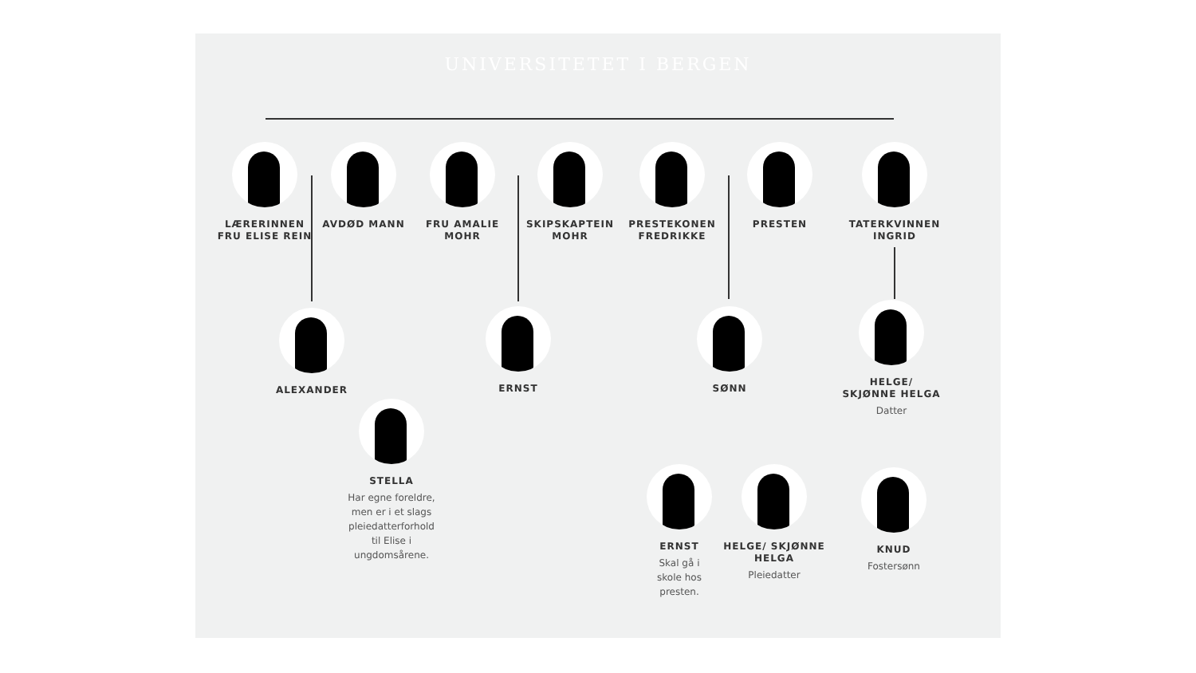UNIVERSITETET I BERGEN
LÆRERINNEN
FRU ELISE REIN
AVDØD MANN
FRU AMALIE
MOHR
SKIPSKAPTEIN
MOHR
PRESTEKONEN
FREDRIKKE
PRESTEN
TATERKVINNEN
INGRID
ALEXANDER ERNST SØNN
HELGE/
SKJØNNE HELGA
Datter
STELLA
Har egne foreldre,
men er i et slags
pleiedatterforhold
til Elise i
ungdomsårene.
ERNST
Skal gå i
skole hos
presten.
HELGE/ SKJØNNE
HELGA
Pleiedatter
KNUD
Fostersønn